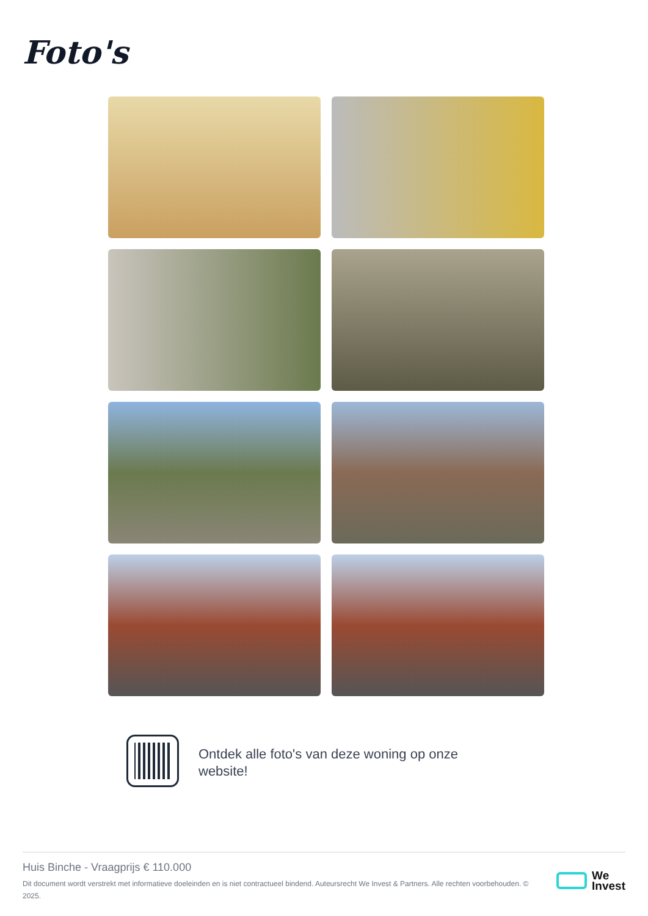Foto's
Ontdek alle foto's van deze woning op onze website!
Huis Binche - Vraagprijs € 110.000
Dit document wordt verstrekt met informatieve doeleinden en is niet contractueel bindend. Auteursrecht We Invest & Partners. Alle rechten voorbehouden. © 2025.
We
Invest